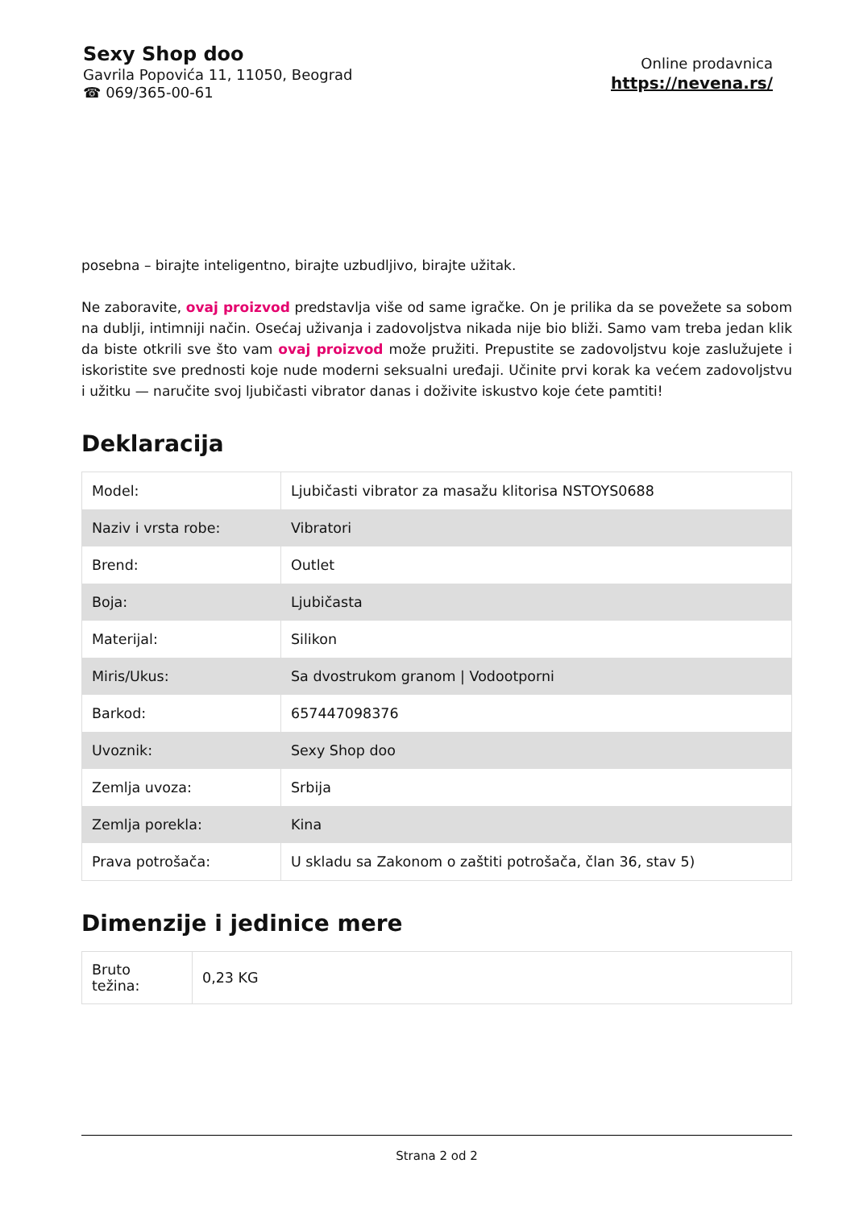Sexy Shop doo
Gavrila Popovića 11, 11050, Beograd
☎ 069/365-00-61
Online prodavnica
https://nevena.rs/
posebna – birajte inteligentno, birajte uzbudljivo, birajte užitak.
Ne zaboravite, ovaj proizvod predstavlja više od same igračke. On je prilika da se povežete sa sobom na dublji, intimniji način. Osećaj uživanja i zadovoljstva nikada nije bio bliži. Samo vam treba jedan klik da biste otkrili sve što vam ovaj proizvod može pružiti. Prepustite se zadovoljstvu koje zaslužujete i iskoristite sve prednosti koje nude moderni seksualni uređaji. Učinite prvi korak ka većem zadovoljstvu i užitku — naručite svoj ljubičasti vibrator danas i doživite iskustvo koje ćete pamtiti!
Deklaracija
| Model: | Ljubičasti vibrator za masažu klitorisa NSTOYS0688 |
| Naziv i vrsta robe: | Vibratori |
| Brend: | Outlet |
| Boja: | Ljubičasta |
| Materijal: | Silikon |
| Miris/Ukus: | Sa dvostrukom granom / Vodootporni |
| Barkod: | 657447098376 |
| Uvoznik: | Sexy Shop doo |
| Zemlja uvoza: | Srbija |
| Zemlja porekla: | Kina |
| Prava potrošača: | U skladu sa Zakonom o zaštiti potrošača, član 36, stav 5) |
Dimenzije i jedinice mere
| Bruto težina: | 0,23 KG |
Strana 2 od 2